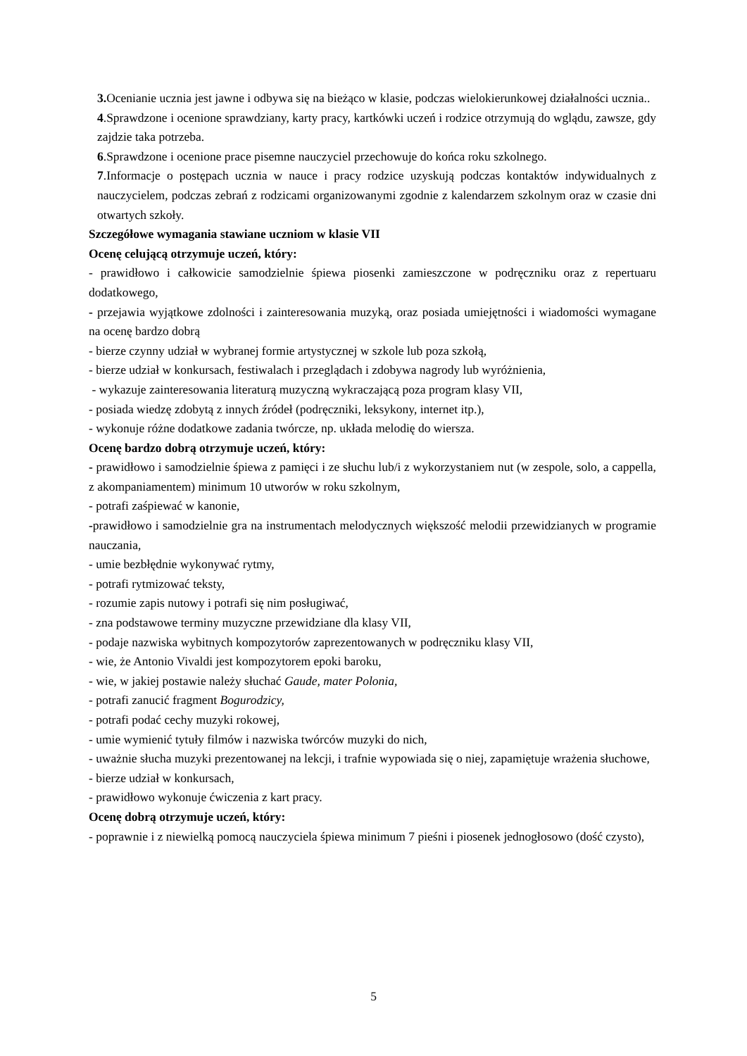3. Ocenianie ucznia jest jawne i odbywa się na bieżąco w klasie, podczas wielokierunkowej działalności ucznia..
4.Sprawdzone i ocenione sprawdziany, karty pracy, kartkówki uczeń i rodzice otrzymują do wglądu, zawsze, gdy zajdzie taka potrzeba.
6.Sprawdzone i ocenione prace pisemne nauczyciel przechowuje do końca roku szkolnego.
7.Informacje o postępach ucznia w nauce i pracy rodzice uzyskują podczas kontaktów indywidualnych z nauczycielem, podczas zebrań z rodzicami organizowanymi zgodnie z kalendarzem szkolnym oraz w czasie dni otwartych szkoły.
Szczegółowe wymagania stawiane uczniom w klasie VII
Ocenę celującą otrzymuje uczeń, który:
- prawidłowo i całkowicie samodzielnie śpiewa piosenki zamieszczone w podręczniku oraz z repertuaru dodatkowego,
- przejawia wyjątkowe zdolności i zainteresowania muzyką, oraz posiada umiejętności i wiadomości wymagane na ocenę bardzo dobrą
- bierze czynny udział w wybranej formie artystycznej w szkole lub poza szkołą,
- bierze udział w konkursach, festiwalach i przeglądach i zdobywa nagrody lub wyróżnienia,
- wykazuje zainteresowania literaturą muzyczną wykraczającą poza program klasy VII,
- posiada wiedzę zdobytą z innych źródeł (podręczniki, leksykony, internet itp.),
- wykonuje różne dodatkowe zadania twórcze, np. układa melodię do wiersza.
Ocenę bardzo dobrą otrzymuje uczeń, który:
- prawidłowo i samodzielnie śpiewa z pamięci i ze słuchu lub/i z wykorzystaniem nut (w zespole, solo, a cappella, z akompaniamentem) minimum 10 utworów w roku szkolnym,
- potrafi zaśpiewać w kanonie,
-prawidłowo i samodzielnie gra na instrumentach melodycznych większość melodii przewidzianych w programie nauczania,
- umie bezbłędnie wykonywać rytmy,
- potrafi rytmizować teksty,
- rozumie zapis nutowy i potrafi się nim posługiwać,
- zna podstawowe terminy muzyczne przewidziane dla klasy VII,
- podaje nazwiska wybitnych kompozytorów zaprezentowanych w podręczniku klasy VII,
- wie, że Antonio Vivaldi jest kompozytorem epoki baroku,
- wie, w jakiej postawie należy słuchać Gaude, mater Polonia,
- potrafi zanucić fragment Bogurodzicy,
- potrafi podać cechy muzyki rokowej,
- umie wymienić tytuły filmów i nazwiska twórców muzyki do nich,
- uważnie słucha muzyki prezentowanej na lekcji, i trafnie wypowiada się o niej, zapamiętuje wrażenia słuchowe,
- bierze udział w konkursach,
- prawidłowo wykonuje ćwiczenia z kart pracy.
Ocenę dobrą otrzymuje uczeń, który:
- poprawnie i z niewielką pomocą nauczyciela śpiewa minimum 7 pieśni i piosenek jednogłosowo (dość czysto),
5